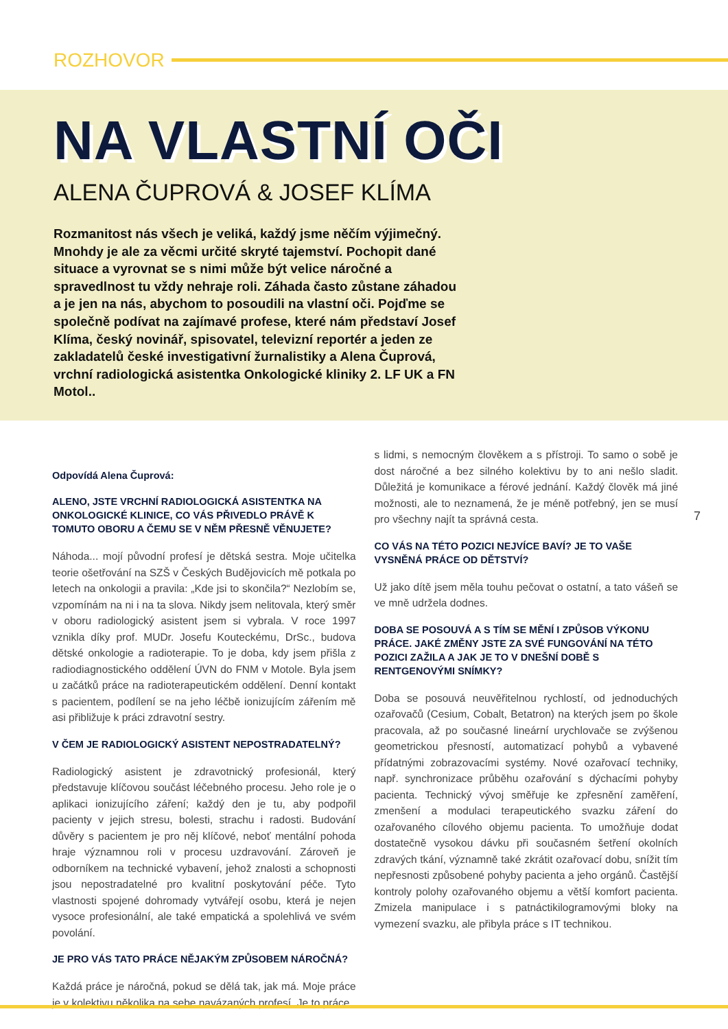ROZHOVOR
NA VLASTNÍ OČI
ALENA ČUPROVÁ & JOSEF KLÍMA
Rozmanitost nás všech je veliká, každý jsme něčím výjimečný. Mnohdy je ale za věcmi určité skryté tajemství. Pochopit dané situace a vyrovnat se s nimi může být velice náročné a spravedlnost tu vždy nehraje roli. Záhada často zůstane záhadou a je jen na nás, abychom to posoudili na vlastní oči. Pojďme se společně podívat na zajímavé profese, které nám představí Josef Klíma, český novinář, spisovatel, televizní reportér a jeden ze zakladatelů české investigativní žurnalistiky a Alena Čuprová, vrchní radiologická asistentka Onkologické kliniky 2. LF UK a FN Motol..
Odpovídá Alena Čuprová:
ALENO, JSTE VRCHNÍ RADIOLOGICKÁ ASISTENTKA NA ONKOLOGICKÉ KLINICE, CO VÁS PŘIVEDLO PRÁVĚ K TOMUTO OBORU A ČEMU SE V NĚM PŘESNĚ VĚNUJETE?
Náhoda... mojí původní profesí je dětská sestra. Moje učitelka teorie ošetřování na SZŠ v Českých Budějovicích mě potkala po letech na onkologii a pravila: „Kde jsi to skončila?“ Nezlobím se, vzpomínám na ni i na ta slova. Nikdy jsem nelitovala, který směr v oboru radiologický asistent jsem si vybrala. V roce 1997 vznikla díky prof. MUDr. Josefu Kouteckému, DrSc., budova dětské onkologie a radioterapie. To je doba, kdy jsem přišla z radiodiagnostického oddělení ÚVN do FNM v Motole. Byla jsem u začátků práce na radioterapeutickém oddělení. Denní kontakt s pacientem, podílení se na jeho léčbě ionizujícím zářením mě asi přibližuje k práci zdravotní sestry.
V ČEM JE RADIOLOGICKÝ ASISTENT NEPOSTRADATELNÝ?
Radiologický asistent je zdravotnický profesionál, který představuje klíčovou součást léčebného procesu. Jeho role je o aplikaci ionizujícího záření; každý den je tu, aby podpořil pacienty v jejich stresu, bolesti, strachu i radosti. Budování důvěry s pacientem je pro něj klíčové, neboť mentální pohoda hraje významnou roli v procesu uzdravování. Zároveň je odborníkem na technické vybavení, jehož znalosti a schopnosti jsou nepostradatelné pro kvalitní poskytování péče. Tyto vlastnosti spojené dohromady vytvářejí osobu, která je nejen vysoce profesionální, ale také empatická a spolehlivá ve svém povolání.
JE PRO VÁS TATO PRÁCE NĚJAKÝM ZPŮSOBEM NÁROČNÁ?
Každá práce je náročná, pokud se dělá tak, jak má. Moje práce je v kolektivu několika na sebe navázaných profesí. Je to práce
s lidmi, s nemocným člověkem a s přístroji. To samo o sobě je dost náročné a bez silného kolektivu by to ani nešlo sladit. Důležitá je komunikace a férové jednání. Každý člověk má jiné možnosti, ale to neznamená, že je méně potřebný, jen se musí pro všechny najít ta správná cesta.
CO VÁS NA TÉTO POZICI NEJVÍCE BAVÍ? JE TO VAŠE VYSNĚNÁ PRÁCE OD DĚTSTVÍ?
Už jako dítě jsem měla touhu pečovat o ostatní, a tato vášeň se ve mně udržela dodnes.
DOBA SE POSOUVÁ A S TÍM SE MĚNÍ I ZPŮSOB VÝKONU PRÁCE. JAKÉ ZMĚNY JSTE ZA SVÉ FUNGOVÁNÍ NA TÉTO POZICI ZAŽILA A JAK JE TO V DNEŠNÍ DOBĚ S RENTGENOVÝMI SNÍMKY?
Doba se posouvá neuvěřitelnou rychlostí, od jednoduchých ozařovačů (Cesium, Cobalt, Betatron) na kterých jsem po škole pracovala, až po současné lineární urychlovače se zvýšenou geometrickou přesností, automatizací pohybů a vybavené přídatnými zobrazovacími systémy. Nové ozařovací techniky, např. synchronizace průběhu ozařování s dýchacími pohyby pacienta. Technický vývoj směřuje ke zpřesnění zaměření, zmenšení a modulaci terapeutického svazku záření do ozařovaného cílového objemu pacienta. To umožňuje dodat dostatečně vysokou dávku při současném šetření okolních zdravých tkání, významně také zkrátit ozařovací dobu, snížit tím nepřesnosti způsobené pohyby pacienta a jeho orgánů. Častější kontroly polohy ozařovaného objemu a větší komfort pacienta. Zmizela manipulace i s patnáctikilogramovými bloky na vymezení svazku, ale přibyla práce s IT technikou.
7